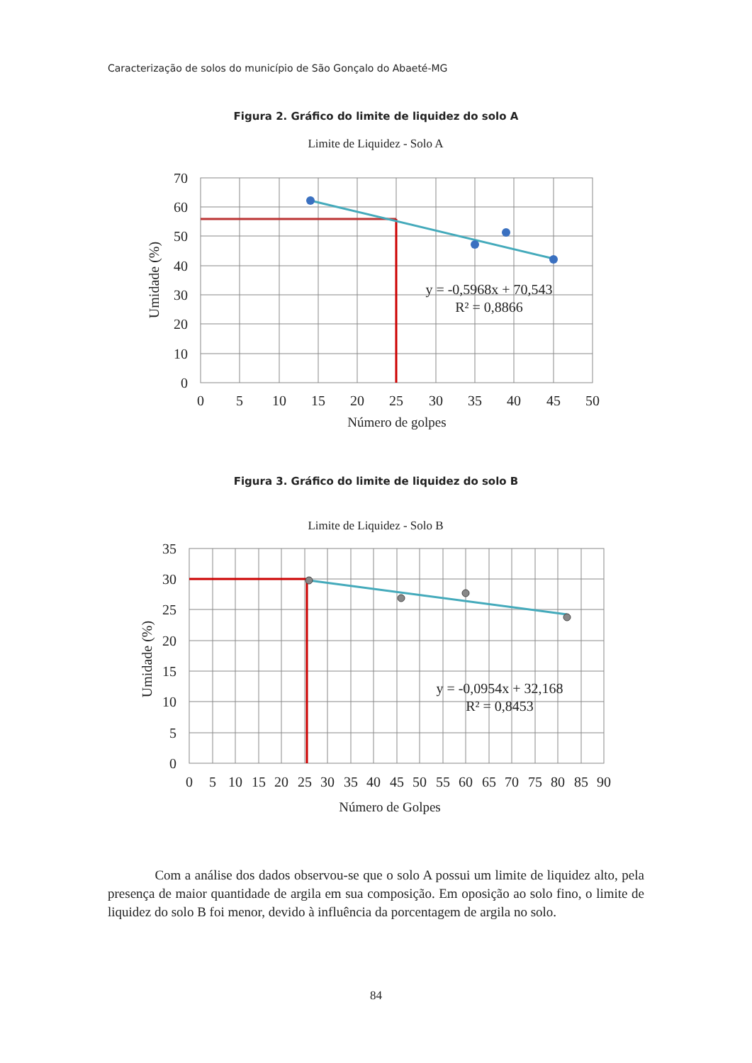Caracterização de solos do município de São Gonçalo do Abaeté-MG
Figura 2. Gráfico do limite de liquidez do solo A
Limite de Liquidez - Solo A
y = -0,5968x + 70,543
R² = 0,8866
70
60
50
40
30
20
10
0
0
5
10
15
20
25
30
35
40
45
50
Número de golpes
Umidade (%)
Figura 3. Gráfico do limite de liquidez do solo B
Limite de Liquidez - Solo B
y = -0,0954x + 32,168
R² = 0,8453
35
30
25
20
15
10
5
0
0
5
10
15
20
25
30
35
40
45
50
55
60
65
70
75
80
85
90
Número de Golpes
Umidade (%)
Com a análise dos dados observou-se que o solo A possui um limite de liquidez alto, pela presença de maior quantidade de argila em sua composição. Em oposição ao solo fino, o limite de liquidez do solo B foi menor, devido à influência da porcentagem de argila no solo.
84